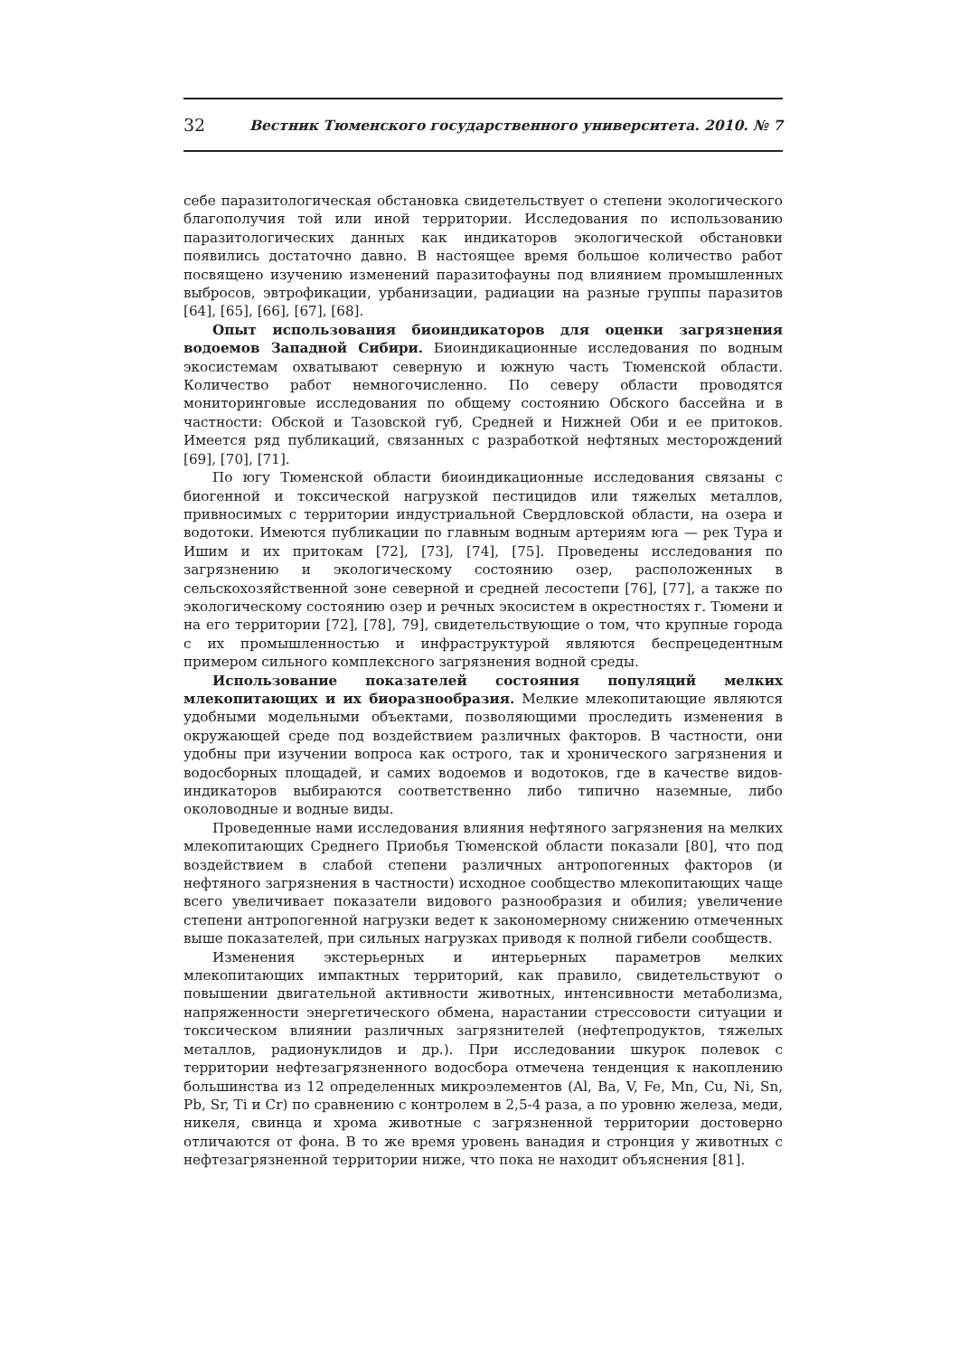32 Вестник Тюменского государственного университета. 2010. № 7
себе паразитологическая обстановка свидетельствует о степени экологического благополучия той или иной территории. Исследования по использованию паразитологических данных как индикаторов экологической обстановки появились достаточно давно. В настоящее время большое количество работ посвящено изучению изменений паразитофауны под влиянием промышленных выбросов, эвтрофикации, урбанизации, радиации на разные группы паразитов [64], [65], [66], [67], [68].
Опыт использования биоиндикаторов для оценки загрязнения водоемов Западной Сибири. Биоиндикационные исследования по водным экосистемам охватывают северную и южную часть Тюменской области. Количество работ немногочисленно. По северу области проводятся мониторинговые исследования по общему состоянию Обского бассейна и в частности: Обской и Тазовской губ, Средней и Нижней Оби и ее притоков. Имеется ряд публикаций, связанных с разработкой нефтяных месторождений [69], [70], [71].
По югу Тюменской области биоиндикационные исследования связаны с биогенной и токсической нагрузкой пестицидов или тяжелых металлов, привносимых с территории индустриальной Свердловской области, на озера и водотоки. Имеются публикации по главным водным артериям юга — рек Тура и Ишим и их притокам [72], [73], [74], [75]. Проведены исследования по загрязнению и экологическому состоянию озер, расположенных в сельскохозяйственной зоне северной и средней лесостепи [76], [77], а также по экологическому состоянию озер и речных экосистем в окрестностях г. Тюмени и на его территории [72], [78], 79], свидетельствующие о том, что крупные города с их промышленностью и инфраструктурой являются беспрецедентным примером сильного комплексного загрязнения водной среды.
Использование показателей состояния популяций мелких млекопитающих и их биоразнообразия. Мелкие млекопитающие являются удобными модельными объектами, позволяющими проследить изменения в окружающей среде под воздействием различных факторов. В частности, они удобны при изучении вопроса как острого, так и хронического загрязнения и водосборных площадей, и самих водоемов и водотоков, где в качестве видов-индикаторов выбираются соответственно либо типично наземные, либо околоводные и водные виды.
Проведенные нами исследования влияния нефтяного загрязнения на мелких млекопитающих Среднего Приобья Тюменской области показали [80], что под воздействием в слабой степени различных антропогенных факторов (и нефтяного загрязнения в частности) исходное сообщество млекопитающих чаще всего увеличивает показатели видового разнообразия и обилия; увеличение степени антропогенной нагрузки ведет к закономерному снижению отмеченных выше показателей, при сильных нагрузках приводя к полной гибели сообществ.
Изменения экстерьерных и интерьерных параметров мелких млекопитающих импактных территорий, как правило, свидетельствуют о повышении двигательной активности животных, интенсивности метаболизма, напряженности энергетического обмена, нарастании стрессовости ситуации и токсическом влиянии различных загрязнителей (нефтепродуктов, тяжелых металлов, радионуклидов и др.). При исследовании шкурок полевок с территории нефтезагрязненного водосбора отмечена тенденция к накоплению большинства из 12 определенных микроэлементов (Al, Ba, V, Fe, Mn, Cu, Ni, Sn, Pb, Sr, Ti и Cr) по сравнению с контролем в 2,5-4 раза, а по уровню железа, меди, никеля, свинца и хрома животные с загрязненной территории достоверно отличаются от фона. В то же время уровень ванадия и стронция у животных с нефтезагрязненной территории ниже, что пока не находит объяснения [81].